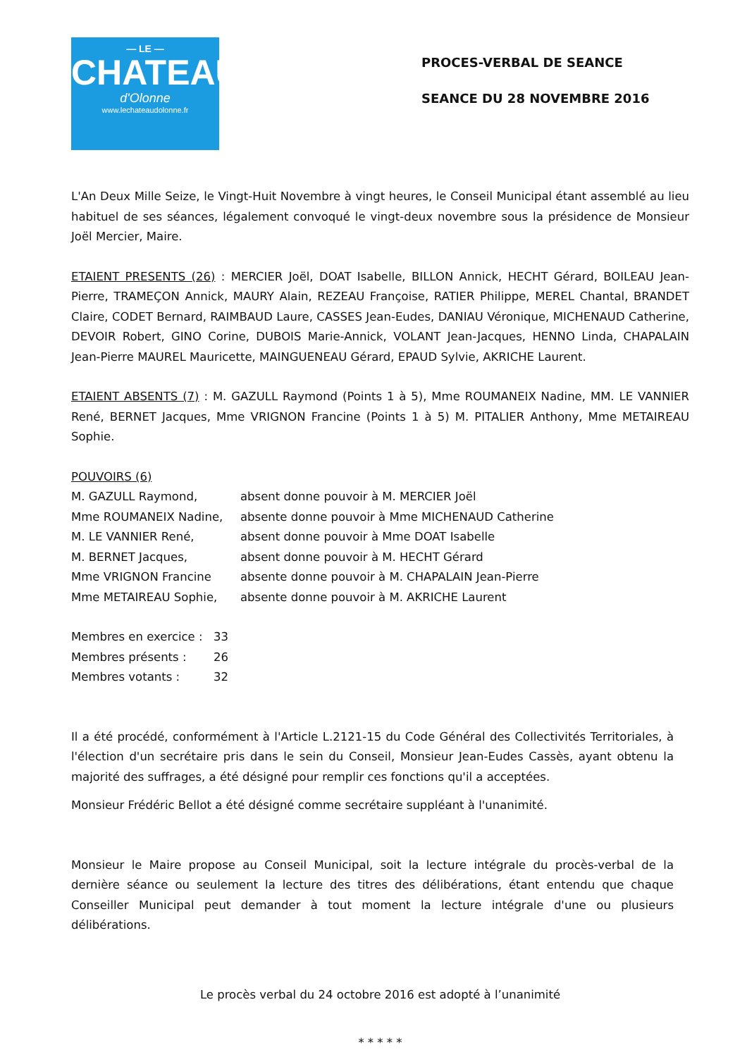— LE —
CHATEAU
d'Olonne
www.lechateaudolonne.fr
PROCES-VERBAL DE SEANCE
SEANCE DU 28 NOVEMBRE 2016
L'An Deux Mille Seize, le Vingt-Huit Novembre à vingt heures, le Conseil Municipal étant assemblé au lieu habituel de ses séances, légalement convoqué le vingt-deux novembre sous la présidence de Monsieur Joël Mercier, Maire.
ETAIENT PRESENTS (26) : MERCIER Joël, DOAT Isabelle, BILLON Annick, HECHT Gérard, BOILEAU Jean-Pierre, TRAMEÇON Annick, MAURY Alain, REZEAU Françoise, RATIER Philippe, MEREL Chantal, BRANDET Claire, CODET Bernard, RAIMBAUD Laure, CASSES Jean-Eudes, DANIAU Véronique, MICHENAUD Catherine, DEVOIR Robert, GINO Corine, DUBOIS Marie-Annick, VOLANT Jean-Jacques, HENNO Linda, CHAPALAIN Jean-Pierre MAUREL Mauricette, MAINGUENEAU Gérard, EPAUD Sylvie, AKRICHE Laurent.
ETAIENT ABSENTS (7) : M. GAZULL Raymond (Points 1 à 5), Mme ROUMANEIX Nadine, MM. LE VANNIER René, BERNET Jacques, Mme VRIGNON Francine (Points 1 à 5) M. PITALIER Anthony, Mme METAIREAU Sophie.
POUVOIRS (6)
M. GAZULL Raymond, absent donne pouvoir à M. MERCIER Joël
Mme ROUMANEIX Nadine, absente donne pouvoir à Mme MICHENAUD Catherine
M. LE VANNIER René, absent donne pouvoir à Mme DOAT Isabelle
M. BERNET Jacques, absent donne pouvoir à M. HECHT Gérard
Mme VRIGNON Francine absente donne pouvoir à M. CHAPALAIN Jean-Pierre
Mme METAIREAU Sophie, absente donne pouvoir à M. AKRICHE Laurent
Membres en exercice : 33
Membres présents : 26
Membres votants : 32
Il a été procédé, conformément à l'Article L.2121-15 du Code Général des Collectivités Territoriales, à l'élection d'un secrétaire pris dans le sein du Conseil, Monsieur Jean-Eudes Cassès, ayant obtenu la majorité des suffrages, a été désigné pour remplir ces fonctions qu'il a acceptées.
Monsieur Frédéric Bellot a été désigné comme secrétaire suppléant à l'unanimité.
Monsieur le Maire propose au Conseil Municipal, soit la lecture intégrale du procès-verbal de la dernière séance ou seulement la lecture des titres des délibérations, étant entendu que chaque Conseiller Municipal peut demander à tout moment la lecture intégrale d'une ou plusieurs délibérations.
Le procès verbal du 24 octobre 2016 est adopté à l’unanimité
* * * * *